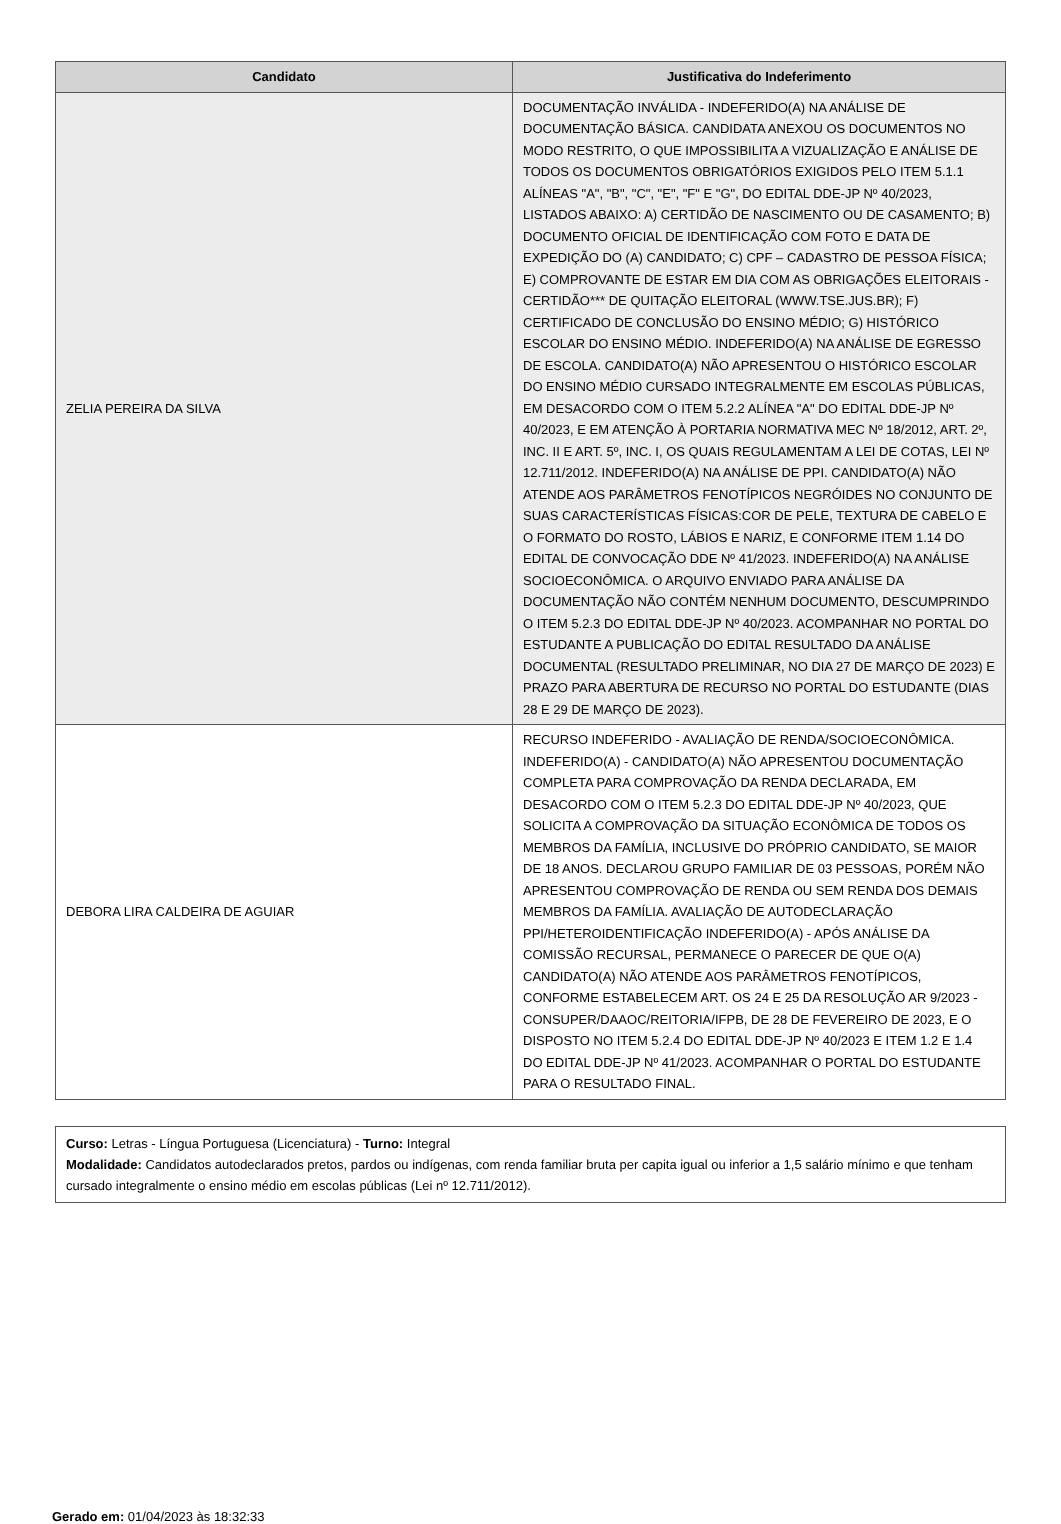| Candidato | Justificativa do Indeferimento |
| --- | --- |
| ZELIA PEREIRA DA SILVA | DOCUMENTAÇÃO INVÁLIDA - INDEFERIDO(A) NA ANÁLISE DE DOCUMENTAÇÃO BÁSICA. CANDIDATA ANEXOU OS DOCUMENTOS NO MODO RESTRITO, O QUE IMPOSSIBILITA A VIZUALIZAÇÃO E ANÁLISE DE TODOS OS DOCUMENTOS OBRIGATÓRIOS EXIGIDOS PELO ITEM 5.1.1 ALÍNEAS "A", "B", "C", "E", "F" E "G", DO EDITAL DDE-JP Nº 40/2023, LISTADOS ABAIXO: A) CERTIDÃO DE NASCIMENTO OU DE CASAMENTO; B) DOCUMENTO OFICIAL DE IDENTIFICAÇÃO COM FOTO E DATA DE EXPEDIÇÃO DO (A) CANDIDATO; C) CPF – CADASTRO DE PESSOA FÍSICA; E) COMPROVANTE DE ESTAR EM DIA COM AS OBRIGAÇÕES ELEITORAIS - CERTIDÃO*** DE QUITAÇÃO ELEITORAL (WWW.TSE.JUS.BR); F) CERTIFICADO DE CONCLUSÃO DO ENSINO MÉDIO; G) HISTÓRICO ESCOLAR DO ENSINO MÉDIO. INDEFERIDO(A) NA ANÁLISE DE EGRESSO DE ESCOLA. CANDIDATO(A) NÃO APRESENTOU O HISTÓRICO ESCOLAR DO ENSINO MÉDIO CURSADO INTEGRALMENTE EM ESCOLAS PÚBLICAS, EM DESACORDO COM O ITEM 5.2.2 ALÍNEA "A" DO EDITAL DDE-JP Nº 40/2023, E EM ATENÇÃO À PORTARIA NORMATIVA MEC Nº 18/2012, ART. 2º, INC. II E ART. 5º, INC. I, OS QUAIS REGULAMENTAM A LEI DE COTAS, LEI Nº 12.711/2012. INDEFERIDO(A) NA ANÁLISE DE PPI. CANDIDATO(A) NÃO ATENDE AOS PARÂMETROS FENOTÍPICOS NEGRÓIDES NO CONJUNTO DE SUAS CARACTERÍSTICAS FÍSICAS:COR DE PELE, TEXTURA DE CABELO E O FORMATO DO ROSTO, LÁBIOS E NARIZ, E CONFORME ITEM 1.14 DO EDITAL DE CONVOCAÇÃO DDE Nº 41/2023. INDEFERIDO(A) NA ANÁLISE SOCIOECONÔMICA. O ARQUIVO ENVIADO PARA ANÁLISE DA DOCUMENTAÇÃO NÃO CONTÉM NENHUM DOCUMENTO, DESCUMPRINDO O ITEM 5.2.3 DO EDITAL DDE-JP Nº 40/2023. ACOMPANHAR NO PORTAL DO ESTUDANTE A PUBLICAÇÃO DO EDITAL RESULTADO DA ANÁLISE DOCUMENTAL (RESULTADO PRELIMINAR, NO DIA 27 DE MARÇO DE 2023) E PRAZO PARA ABERTURA DE RECURSO NO PORTAL DO ESTUDANTE (DIAS 28 E 29 DE MARÇO DE 2023). |
| DEBORA LIRA CALDEIRA DE AGUIAR | RECURSO INDEFERIDO - AVALIAÇÃO DE RENDA/SOCIOECONÔMICA. INDEFERIDO(A) - CANDIDATO(A) NÃO APRESENTOU DOCUMENTAÇÃO COMPLETA PARA COMPROVAÇÃO DA RENDA DECLARADA, EM DESACORDO COM O ITEM 5.2.3 DO EDITAL DDE-JP Nº 40/2023, QUE SOLICITA A COMPROVAÇÃO DA SITUAÇÃO ECONÔMICA DE TODOS OS MEMBROS DA FAMÍLIA, INCLUSIVE DO PRÓPRIO CANDIDATO, SE MAIOR DE 18 ANOS. DECLAROU GRUPO FAMILIAR DE 03 PESSOAS, PORÉM NÃO APRESENTOU COMPROVAÇÃO DE RENDA OU SEM RENDA DOS DEMAIS MEMBROS DA FAMÍLIA. AVALIAÇÃO DE AUTODECLARAÇÃO PPI/HETEROIDENTIFICAÇÃO INDEFERIDO(A) - APÓS ANÁLISE DA COMISSÃO RECURSAL, PERMANECE O PARECER DE QUE O(A) CANDIDATO(A) NÃO ATENDE AOS PARÂMETROS FENOTÍPICOS, CONFORME ESTABELECEM ART. OS 24 E 25 DA RESOLUÇÃO AR 9/2023 - CONSUPER/DAAOC/REITORIA/IFPB, DE 28 DE FEVEREIRO DE 2023, E O DISPOSTO NO ITEM 5.2.4 DO EDITAL DDE-JP Nº 40/2023 E ITEM 1.2 E 1.4 DO EDITAL DDE-JP Nº 41/2023. ACOMPANHAR O PORTAL DO ESTUDANTE PARA O RESULTADO FINAL. |
Curso: Letras - Língua Portuguesa (Licenciatura) - Turno: Integral
Modalidade: Candidatos autodeclarados pretos, pardos ou indígenas, com renda familiar bruta per capita igual ou inferior a 1,5 salário mínimo e que tenham cursado integralmente o ensino médio em escolas públicas (Lei nº 12.711/2012).
Gerado em: 01/04/2023 às 18:32:33